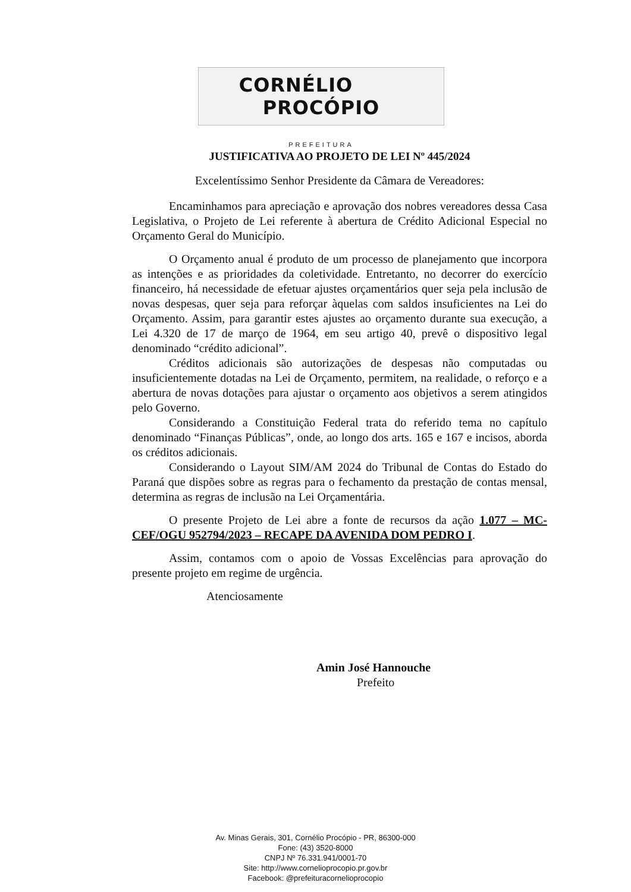CORNÉLIO PROCÓPIO
PREFEITURA
JUSTIFICATIVA AO PROJETO DE LEI Nº 445/2024
Excelentíssimo Senhor Presidente da Câmara de Vereadores:
Encaminhamos para apreciação e aprovação dos nobres vereadores dessa Casa Legislativa, o Projeto de Lei referente à abertura de Crédito Adicional Especial no Orçamento Geral do Município.
O Orçamento anual é produto de um processo de planejamento que incorpora as intenções e as prioridades da coletividade. Entretanto, no decorrer do exercício financeiro, há necessidade de efetuar ajustes orçamentários quer seja pela inclusão de novas despesas, quer seja para reforçar àquelas com saldos insuficientes na Lei do Orçamento. Assim, para garantir estes ajustes ao orçamento durante sua execução, a Lei 4.320 de 17 de março de 1964, em seu artigo 40, prevê o dispositivo legal denominado “crédito adicional”.
Créditos adicionais são autorizações de despesas não computadas ou insuficientemente dotadas na Lei de Orçamento, permitem, na realidade, o reforço e a abertura de novas dotações para ajustar o orçamento aos objetivos a serem atingidos pelo Governo.
Considerando a Constituição Federal trata do referido tema no capítulo denominado “Finanças Públicas”, onde, ao longo dos arts. 165 e 167 e incisos, aborda os créditos adicionais.
Considerando o Layout SIM/AM 2024 do Tribunal de Contas do Estado do Paraná que dispões sobre as regras para o fechamento da prestação de contas mensal, determina as regras de inclusão na Lei Orçamentária.
O presente Projeto de Lei abre a fonte de recursos da ação 1.077 – MC-CEF/OGU 952794/2023 – RECAPE DA AVENIDA DOM PEDRO I.
Assim, contamos com o apoio de Vossas Excelências para aprovação do presente projeto em regime de urgência.
Atenciosamente
Amin José Hannouche
Prefeito
Av. Minas Gerais, 301, Cornélio Procópio - PR, 86300-000
Fone: (43) 3520-8000
CNPJ Nº 76.331.941/0001-70
Site: http://www.cornelioprocopio.pr.gov.br
Facebook: @prefeituracornelioprocopio